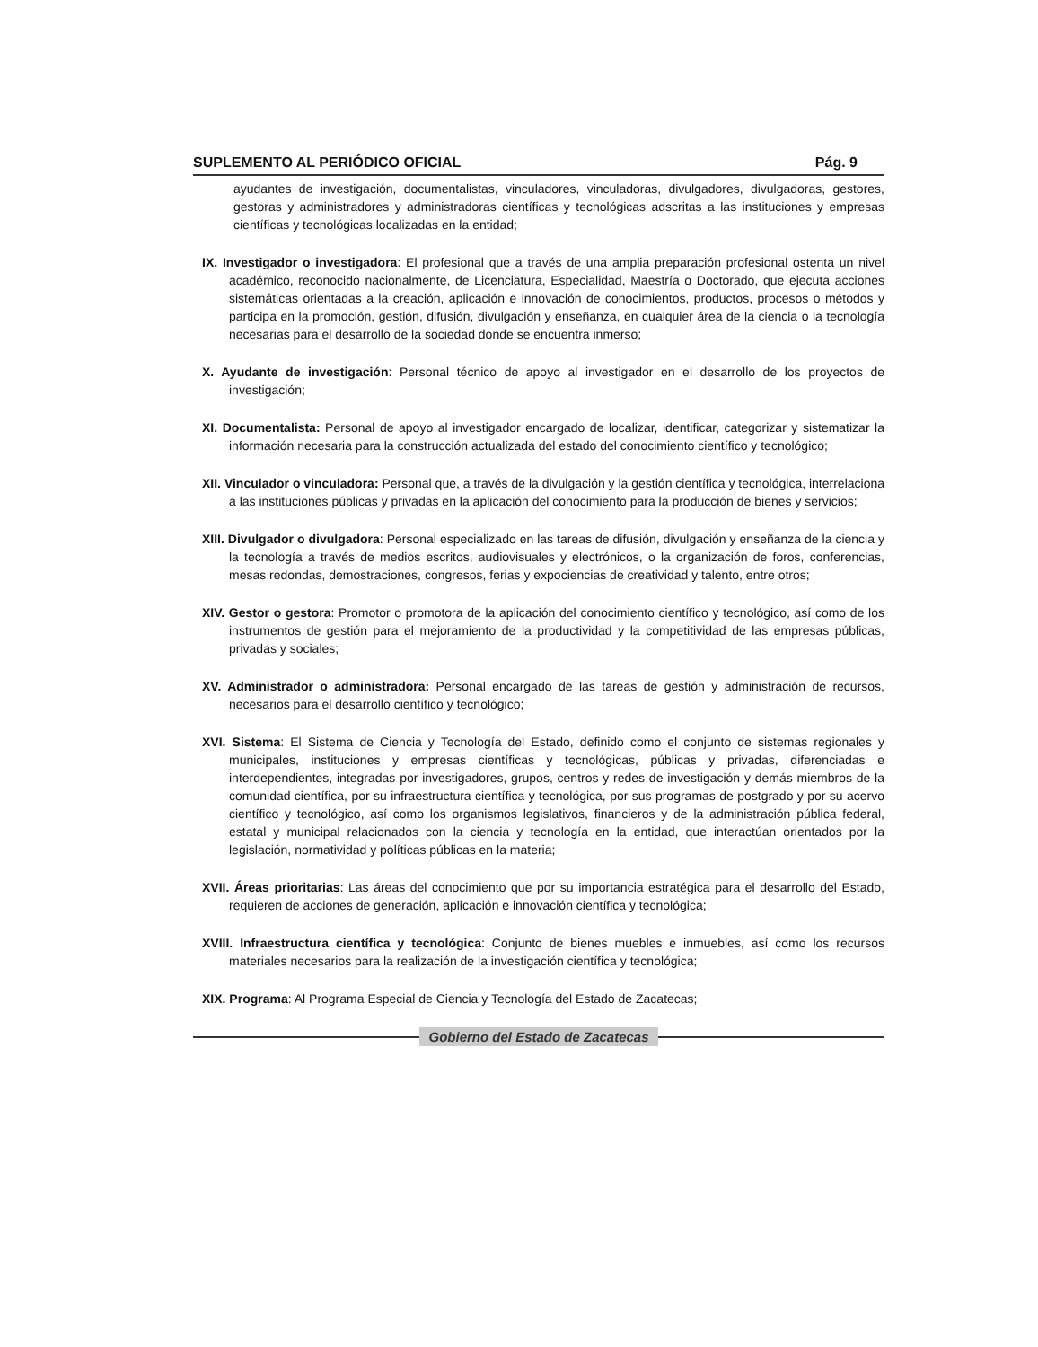SUPLEMENTO AL PERIÓDICO OFICIAL Pág. 9
ayudantes de investigación, documentalistas, vinculadores, vinculadoras, divulgadores, divulgadoras, gestores, gestoras y administradores y administradoras científicas y tecnológicas adscritas a las instituciones y empresas científicas y tecnológicas localizadas en la entidad;
IX. Investigador o investigadora: El profesional que a través de una amplia preparación profesional ostenta un nivel académico, reconocido nacionalmente, de Licenciatura, Especialidad, Maestría o Doctorado, que ejecuta acciones sistemáticas orientadas a la creación, aplicación e innovación de conocimientos, productos, procesos o métodos y participa en la promoción, gestión, difusión, divulgación y enseñanza, en cualquier área de la ciencia o la tecnología necesarias para el desarrollo de la sociedad donde se encuentra inmerso;
X. Ayudante de investigación: Personal técnico de apoyo al investigador en el desarrollo de los proyectos de investigación;
XI. Documentalista: Personal de apoyo al investigador encargado de localizar, identificar, categorizar y sistematizar la información necesaria para la construcción actualizada del estado del conocimiento científico y tecnológico;
XII. Vinculador o vinculadora: Personal que, a través de la divulgación y la gestión científica y tecnológica, interrelaciona a las instituciones públicas y privadas en la aplicación del conocimiento para la producción de bienes y servicios;
XIII. Divulgador o divulgadora: Personal especializado en las tareas de difusión, divulgación y enseñanza de la ciencia y la tecnología a través de medios escritos, audiovisuales y electrónicos, o la organización de foros, conferencias, mesas redondas, demostraciones, congresos, ferias y expociencias de creatividad y talento, entre otros;
XIV. Gestor o gestora: Promotor o promotora de la aplicación del conocimiento científico y tecnológico, así como de los instrumentos de gestión para el mejoramiento de la productividad y la competitividad de las empresas públicas, privadas y sociales;
XV. Administrador o administradora: Personal encargado de las tareas de gestión y administración de recursos, necesarios para el desarrollo científico y tecnológico;
XVI. Sistema: El Sistema de Ciencia y Tecnología del Estado, definido como el conjunto de sistemas regionales y municipales, instituciones y empresas científicas y tecnológicas, públicas y privadas, diferenciadas e interdependientes, integradas por investigadores, grupos, centros y redes de investigación y demás miembros de la comunidad científica, por su infraestructura científica y tecnológica, por sus programas de postgrado y por su acervo científico y tecnológico, así como los organismos legislativos, financieros y de la administración pública federal, estatal y municipal relacionados con la ciencia y tecnología en la entidad, que interactúan orientados por la legislación, normatividad y políticas públicas en la materia;
XVII. Áreas prioritarias: Las áreas del conocimiento que por su importancia estratégica para el desarrollo del Estado, requieren de acciones de generación, aplicación e innovación científica y tecnológica;
XVIII. Infraestructura científica y tecnológica: Conjunto de bienes muebles e inmuebles, así como los recursos materiales necesarios para la realización de la investigación científica y tecnológica;
XIX. Programa: Al Programa Especial de Ciencia y Tecnología del Estado de Zacatecas;
Gobierno del Estado de Zacatecas